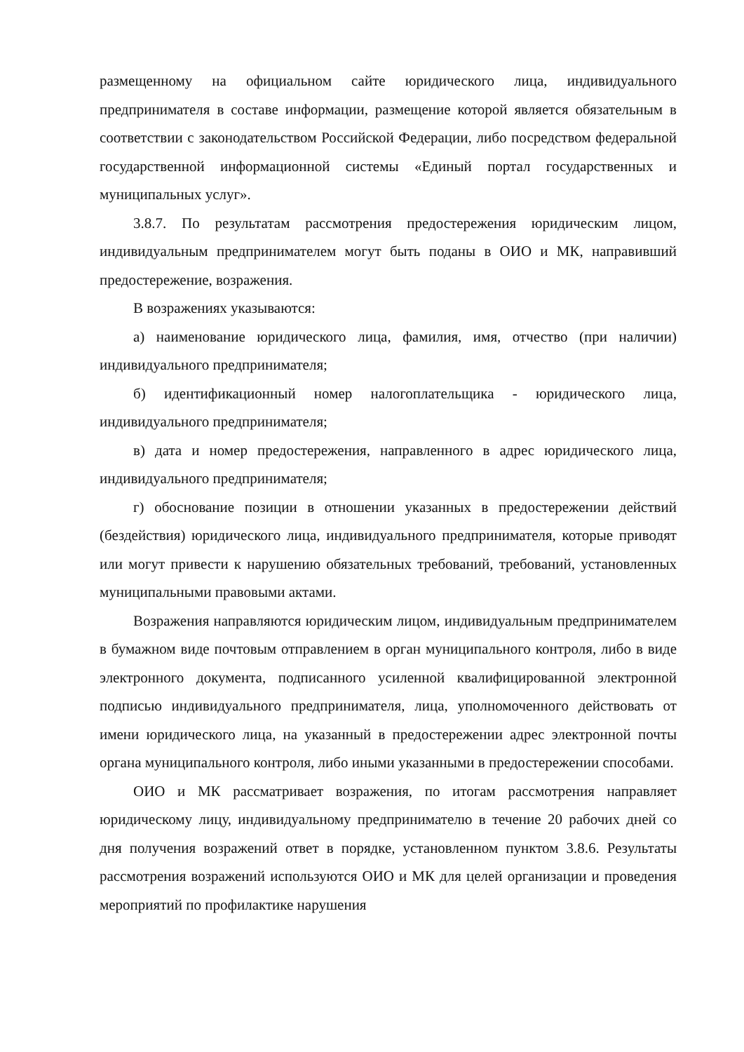размещенному на официальном сайте юридического лица, индивидуального предпринимателя в составе информации, размещение которой является обязательным в соответствии с законодательством Российской Федерации, либо посредством федеральной государственной информационной системы «Единый портал государственных и муниципальных услуг».
3.8.7. По результатам рассмотрения предостережения юридическим лицом, индивидуальным предпринимателем могут быть поданы в ОИО и МК, направивший предостережение, возражения.
В возражениях указываются:
а) наименование юридического лица, фамилия, имя, отчество (при наличии) индивидуального предпринимателя;
б) идентификационный номер налогоплательщика - юридического лица, индивидуального предпринимателя;
в) дата и номер предостережения, направленного в адрес юридического лица, индивидуального предпринимателя;
г) обоснование позиции в отношении указанных в предостережении действий (бездействия) юридического лица, индивидуального предпринимателя, которые приводят или могут привести к нарушению обязательных требований, требований, установленных муниципальными правовыми актами.
Возражения направляются юридическим лицом, индивидуальным предпринимателем в бумажном виде почтовым отправлением в орган муниципального контроля, либо в виде электронного документа, подписанного усиленной квалифицированной электронной подписью индивидуального предпринимателя, лица, уполномоченного действовать от имени юридического лица, на указанный в предостережении адрес электронной почты органа муниципального контроля, либо иными указанными в предостережении способами.
ОИО и МК рассматривает возражения, по итогам рассмотрения направляет юридическому лицу, индивидуальному предпринимателю в течение 20 рабочих дней со дня получения возражений ответ в порядке, установленном пунктом 3.8.6. Результаты рассмотрения возражений используются ОИО и МК для целей организации и проведения мероприятий по профилактике нарушения